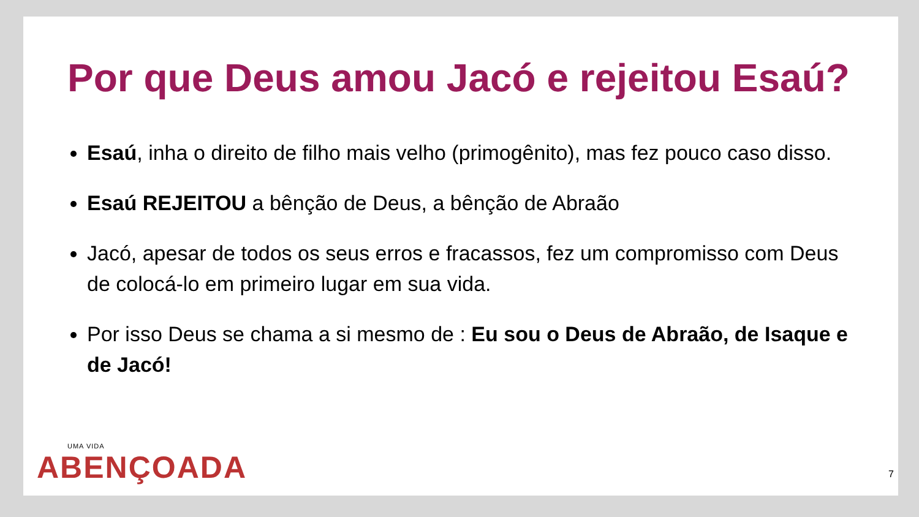Por que Deus amou Jacó e rejeitou Esaú?
Esaú, inha o direito de filho mais velho (primogênito), mas fez pouco caso disso.
Esaú REJEITOU a bênção de Deus, a bênção de Abraão
Jacó, apesar de todos os seus erros e fracassos, fez um compromisso com Deus de colocá-lo em primeiro lugar em sua vida.
Por isso Deus se chama a si mesmo de : Eu sou o Deus de Abraão, de Isaque e de Jacó!
UMA VIDA
ABENÇOADA
7